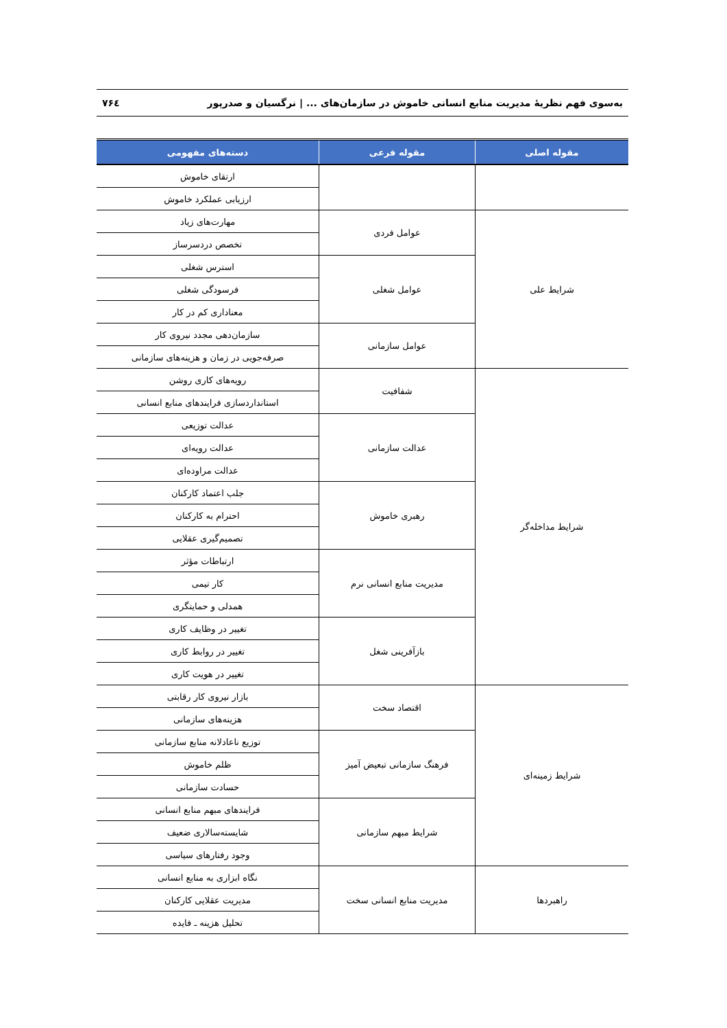به‌سوی فهم نظریهٔ مدیریت منابع انسانی خاموش در سازمان‌های ... | نرگسیان و صدرپور ۷۶٤
| مقوله اصلی | مقوله فرعی | دسته‌های مفهومی |
| --- | --- | --- |
| | | ارتقای خاموش |
| | | ارزیابی عملکرد خاموش |
| شرایط علی | عوامل فردی | مهارت‌های زیاد |
| | | تخصص دردسرساز |
| | عوامل شغلی | استرس شغلی |
| | | فرسودگی شغلی |
| | | معناداری کم در کار |
| | عوامل سازمانی | سازمان‌دهی مجدد نیروی کار |
| | | صرفه‌جویی در زمان و هزینه‌های سازمانی |
| شرایط مداخله‌گر | شفافیت | رویه‌های کاری روشن |
| | | استانداردسازی فرایندهای منابع انسانی |
| | عدالت سازمانی | عدالت توزیعی |
| | | عدالت رویه‌ای |
| | | عدالت مراوده‌ای |
| | رهبری خاموش | جلب اعتماد کارکنان |
| | | احترام به کارکنان |
| | | تصمیم‌گیری عقلایی |
| | مدیریت منابع انسانی نرم | ارتباطات مؤثر |
| | | کار تیمی |
| | | همدلی و حمایتگری |
| | بازآفرینی شغل | تغییر در وظایف کاری |
| | | تغییر در روابط کاری |
| | | تغییر در هویت کاری |
| شرایط زمینه‌ای | اقتصاد سخت | بازار نیروی کار رقابتی |
| | | هزینه‌های سازمانی |
| | فرهنگ سازمانی تبعیض آمیز | توزیع ناعادلانه منابع سازمانی |
| | | ظلم خاموش |
| | | حسادت سازمانی |
| | شرایط مبهم سازمانی | فرایندهای مبهم منابع انسانی |
| | | شایسته‌سالاری ضعیف |
| | | وجود رفتارهای سیاسی |
| راهبردها | مدیریت منابع انسانی سخت | نگاه ابزاری به منابع انسانی |
| | | مدیریت عقلایی کارکنان |
| | | تحلیل هزینه ـ فایده |